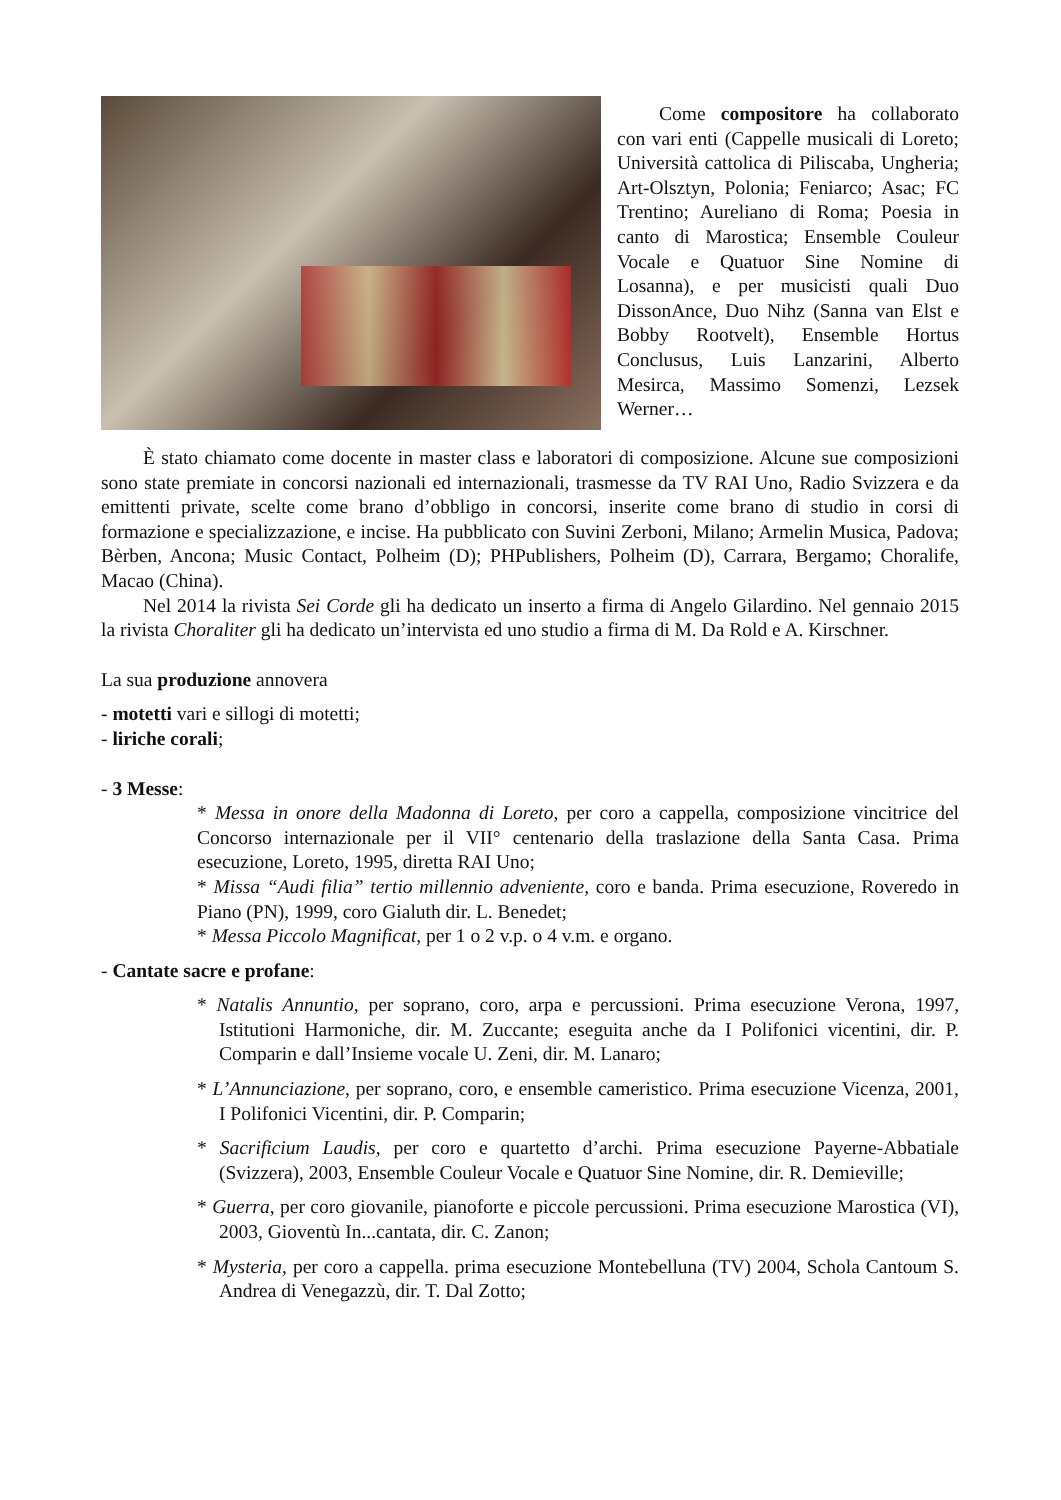Come compositore ha collaborato con vari enti (Cappelle musicali di Loreto; Università cattolica di Piliscaba, Ungheria; Art-Olsztyn, Polonia; Feniarco; Asac; FC Trentino; Aureliano di Roma; Poesia in canto di Marostica; Ensemble Couleur Vocale e Quatuor Sine Nomine di Losanna), e per musicisti quali Duo DissonAnce, Duo Nihz (Sanna van Elst e Bobby Rootvelt), Ensemble Hortus Conclusus, Luis Lanzarini, Alberto Mesirca, Massimo Somenzi, Lezsek Werner…
È stato chiamato come docente in master class e laboratori di composizione. Alcune sue composizioni sono state premiate in concorsi nazionali ed internazionali, trasmesse da TV RAI Uno, Radio Svizzera e da emittenti private, scelte come brano d’obbligo in concorsi, inserite come brano di studio in corsi di formazione e specializzazione, e incise. Ha pubblicato con Suvini Zerboni, Milano; Armelin Musica, Padova; Bèrben, Ancona; Music Contact, Polheim (D); PHPublishers, Polheim (D), Carrara, Bergamo; Choralife, Macao (China).
Nel 2014 la rivista Sei Corde gli ha dedicato un inserto a firma di Angelo Gilardino. Nel gennaio 2015 la rivista Choraliter gli ha dedicato un’intervista ed uno studio a firma di M. Da Rold e A. Kirschner.
La sua produzione annovera
- motetti vari e sillogi di motetti;
- liriche corali;
- 3 Messe:
* Messa in onore della Madonna di Loreto, per coro a cappella, composizione vincitrice del Concorso internazionale per il VII° centenario della traslazione della Santa Casa. Prima esecuzione, Loreto, 1995, diretta RAI Uno;
* Missa “Audi filia” tertio millennio adveniente, coro e banda. Prima esecuzione, Roveredo in Piano (PN), 1999, coro Gialuth dir. L. Benedet;
* Messa Piccolo Magnificat, per 1 o 2 v.p. o 4 v.m. e organo.
- Cantate sacre e profane:
* Natalis Annuntio, per soprano, coro, arpa e percussioni. Prima esecuzione Verona, 1997, Istitutioni Harmoniche, dir. M. Zuccante; eseguita anche da I Polifonici vicentini, dir. P. Comparin e dall’Insieme vocale U. Zeni, dir. M. Lanaro;
* L’Annunciazione, per soprano, coro, e ensemble cameristico. Prima esecuzione Vicenza, 2001, I Polifonici Vicentini, dir. P. Comparin;
* Sacrificium Laudis, per coro e quartetto d’archi. Prima esecuzione Payerne-Abbatiale (Svizzera), 2003, Ensemble Couleur Vocale e Quatuor Sine Nomine, dir. R. Demieville;
* Guerra, per coro giovanile, pianoforte e piccole percussioni. Prima esecuzione Marostica (VI), 2003, Gioventù In...cantata, dir. C. Zanon;
* Mysteria, per coro a cappella. prima esecuzione Montebelluna (TV) 2004, Schola Cantoum S. Andrea di Venegazzù, dir. T. Dal Zotto;